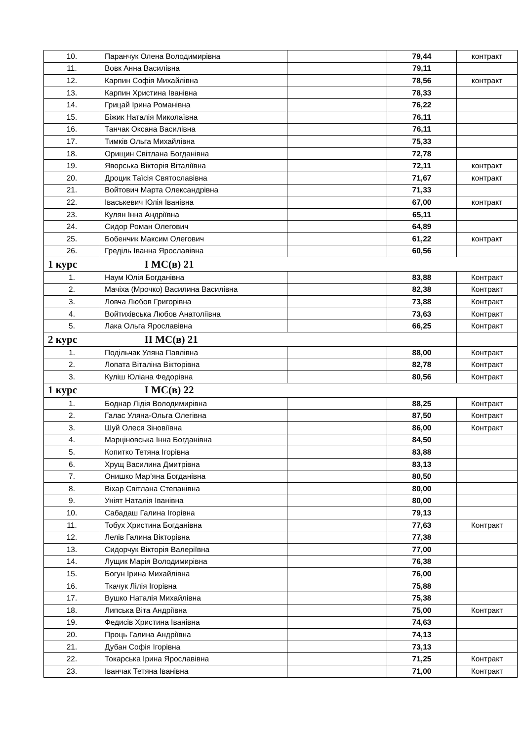| 10. | Паранчук Олена Володимирівна | | 79,44 | контракт |
| 11. | Вовк Анна Василівна | | 79,11 | |
| 12. | Карпин Софія Михайлівна | | 78,56 | контракт |
| 13. | Карпин Христина Іванівна | | 78,33 | |
| 14. | Грицай Ірина Романівна | | 76,22 | |
| 15. | Біжик Наталія Миколаївна | | 76,11 | |
| 16. | Танчак Оксана Василівна | | 76,11 | |
| 17. | Тимків Ольга Михайлівна | | 75,33 | |
| 18. | Орищин Світлана Богданівна | | 72,78 | |
| 19. | Яворська Вікторія Віталіївна | | 72,11 | контракт |
| 20. | Дроцик Таїсія Святославівна | | 71,67 | контракт |
| 21. | Войтович Марта Олександрівна | | 71,33 | |
| 22. | Іваськевич Юлія Іванівна | | 67,00 | контракт |
| 23. | Кулян Інна Андріївна | | 65,11 | |
| 24. | Сидор Роман Олегович | | 64,89 | |
| 25. | Бобенчик Максим Олегович | | 61,22 | контракт |
| 26. | Греділь Іванна Ярославівна | | 60,56 | |
| 1 курс I МС(в) 21 | | | | |
| 1. | Наум Юлія Богданівна | | 83,88 | Контракт |
| 2. | Мачіха (Мрочко) Василина Василівна | | 82,38 | Контракт |
| 3. | Ловча Любов Григорівна | | 73,88 | Контракт |
| 4. | Войтихівська Любов Анатоліївна | | 73,63 | Контракт |
| 5. | Лака Ольга Ярославівна | | 66,25 | Контракт |
| 2 курс II МС(в) 21 | | | | |
| 1. | Подільчак Уляна Павлівна | | 88,00 | Контракт |
| 2. | Лопата Віталіна Вікторівна | | 82,78 | Контракт |
| 3. | Куліш Юліана Федорівна | | 80,56 | Контракт |
| 1 курс I МС(в) 22 | | | | |
| 1. | Боднар Лідія Володимирівна | | 88,25 | Контракт |
| 2. | Галас Уляна-Ольга Олегівна | | 87,50 | Контракт |
| 3. | Шуй Олеся Зіновіївна | | 86,00 | Контракт |
| 4. | Марціновська Інна Богданівна | | 84,50 | |
| 5. | Копитко Тетяна Ігорівна | | 83,88 | |
| 6. | Хрущ Василина Дмитрівна | | 83,13 | |
| 7. | Онишко Мар’яна Богданівна | | 80,50 | |
| 8. | Віхар Світлана Степанівна | | 80,00 | |
| 9. | Уніят Наталія Іванівна | | 80,00 | |
| 10. | Сабадаш Галина Ігорівна | | 79,13 | |
| 11. | Тобух Христина Богданівна | | 77,63 | Контракт |
| 12. | Лелів Галина Вікторівна | | 77,38 | |
| 13. | Сидорчук Вікторія Валеріївна | | 77,00 | |
| 14. | Лущик Марія Володимирівна | | 76,38 | |
| 15. | Богун Ірина Михайлівна | | 76,00 | |
| 16. | Ткачук Лілія Ігорівна | | 75,88 | |
| 17. | Вушко Наталія Михайлівна | | 75,38 | |
| 18. | Липська Віта Андріївна | | 75,00 | Контракт |
| 19. | Федисів Христина Іванівна | | 74,63 | |
| 20. | Проць Галина Андріївна | | 74,13 | |
| 21. | Дубан Софія Ігорівна | | 73,13 | |
| 22. | Токарська Ірина Ярославівна | | 71,25 | Контракт |
| 23. | Іванчак Тетяна Іванівна | | 71,00 | Контракт |